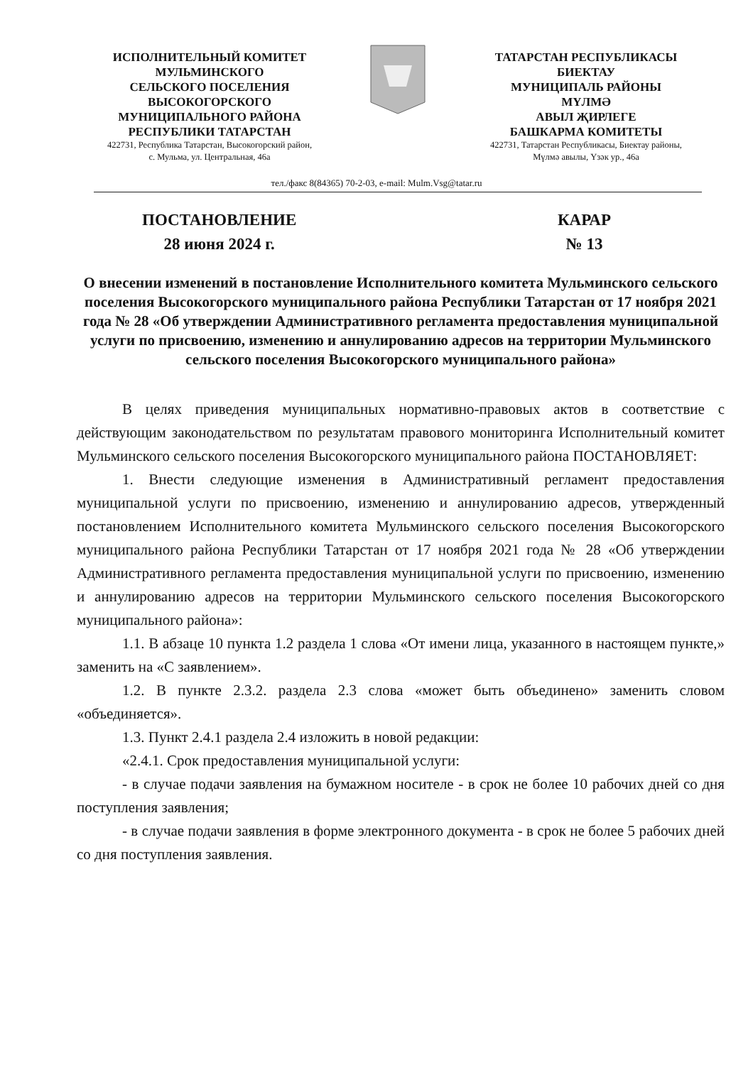ИСПОЛНИТЕЛЬНЫЙ КОМИТЕТ
МУЛЬМИНСКОГО
СЕЛЬСКОГО ПОСЕЛЕНИЯ
ВЫСОКОГОРСКОГО
МУНИЦИПАЛЬНОГО РАЙОНА
РЕСПУБЛИКИ ТАТАРСТАН
422731, Республика Татарстан, Высокогорский район,
с. Мульма, ул. Центральная, 46а
ТАТАРСТАН РЕСПУБЛИКАСЫ
БИЕКТАУ
МУНИЦИПАЛЬ РАЙОНЫ
МҮЛМӘ
АВЫЛ ҖИРЛЕГЕ
БАШКАРМА КОМИТЕТЫ
422731, Татарстан Республикасы, Биектау районы,
Мүлмә авылы, Үзәк ур., 46а
тел./факс 8(84365) 70-2-03, e-mail: Mulm.Vsg@tatar.ru
ПОСТАНОВЛЕНИЕ
28 июня 2024 г.
КАРАР
№ 13
О внесении изменений в постановление Исполнительного комитета Мульминского сельского поселения Высокогорского муниципального района Республики Татарстан от 17 ноября 2021 года № 28 «Об утверждении Административного регламента предоставления муниципальной услуги по присвоению, изменению и аннулированию адресов на территории Мульминского сельского поселения Высокогорского муниципального района»
В целях приведения муниципальных нормативно-правовых актов в соответствие с действующим законодательством по результатам правового мониторинга Исполнительный комитет Мульминского сельского поселения Высокогорского муниципального района ПОСТАНОВЛЯЕТ:
1. Внести следующие изменения в Административный регламент предоставления муниципальной услуги по присвоению, изменению и аннулированию адресов, утвержденный постановлением Исполнительного комитета Мульминского сельского поселения Высокогорского муниципального района Республики Татарстан от 17 ноября 2021 года № 28 «Об утверждении Административного регламента предоставления муниципальной услуги по присвоению, изменению и аннулированию адресов на территории Мульминского сельского поселения Высокогорского муниципального района»:
1.1. В абзаце 10 пункта 1.2 раздела 1 слова «От имени лица, указанного в настоящем пункте,» заменить на «С заявлением».
1.2. В пункте 2.3.2. раздела 2.3 слова «может быть объединено» заменить словом «объединяется».
1.3. Пункт 2.4.1 раздела 2.4 изложить в новой редакции:
«2.4.1. Срок предоставления муниципальной услуги:
- в случае подачи заявления на бумажном носителе - в срок не более 10 рабочих дней со дня поступления заявления;
- в случае подачи заявления в форме электронного документа - в срок не более 5 рабочих дней со дня поступления заявления.